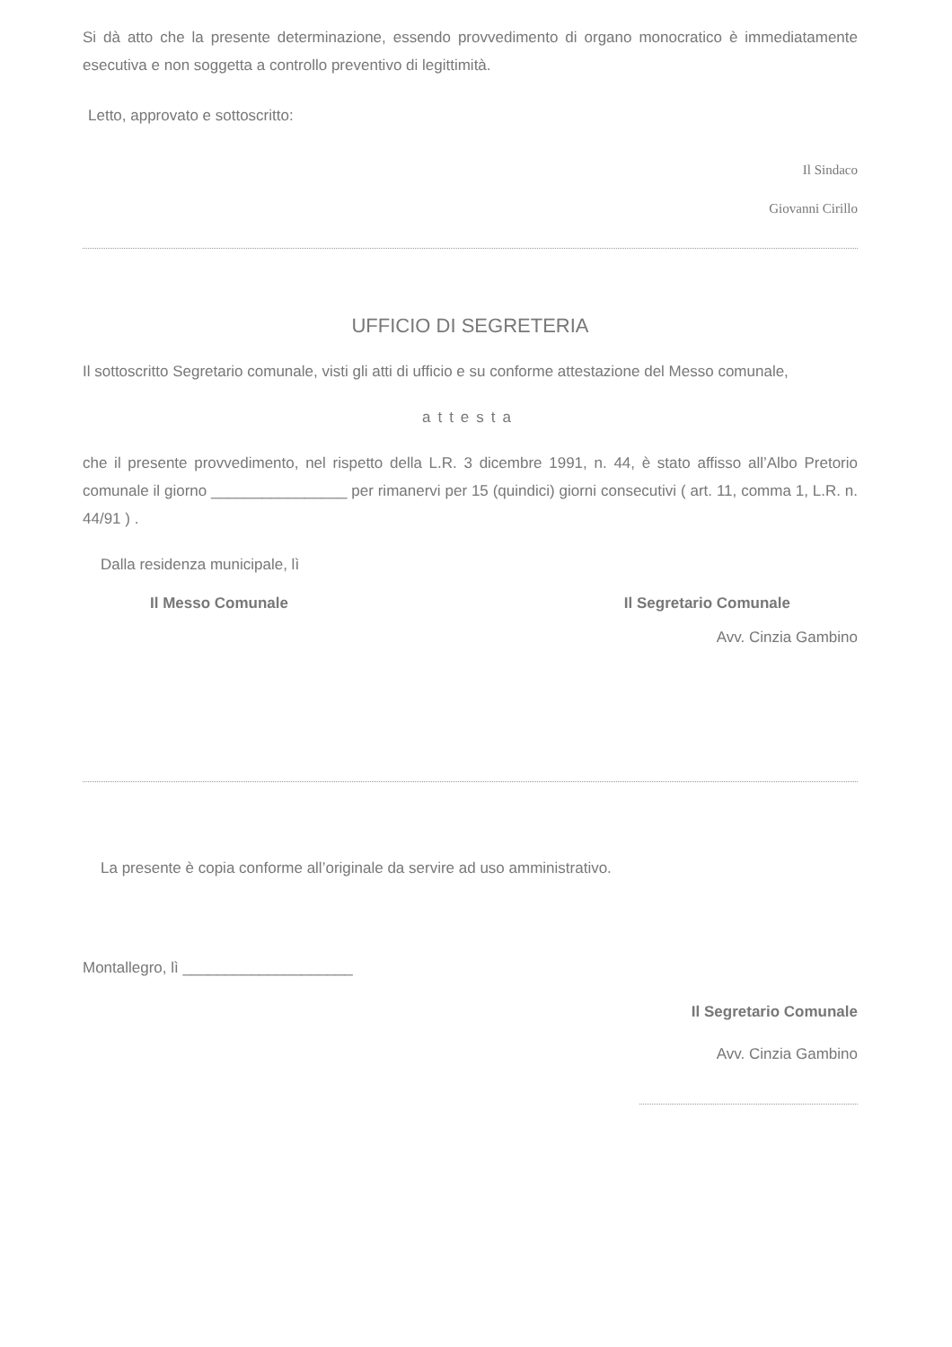Si dà atto che la presente determinazione, essendo provvedimento di organo monocratico è immediatamente esecutiva e non soggetta a controllo preventivo di legittimità.
Letto, approvato e sottoscritto:
Il Sindaco
Giovanni Cirillo
UFFICIO DI SEGRETERIA
Il sottoscritto Segretario comunale, visti gli atti di ufficio e su conforme attestazione del Messo comunale,
attesta
che il presente provvedimento, nel rispetto della L.R. 3 dicembre 1991, n. 44, è stato affisso all’Albo Pretorio comunale il giorno ________________ per rimanervi per 15 (quindici) giorni consecutivi ( art. 11, comma 1, L.R. n. 44/91 ) .
Dalla residenza municipale, lì
Il Messo Comunale Il Segretario Comunale
Avv. Cinzia Gambino
La presente è copia conforme all’originale da servire ad uso amministrativo.
Montallegro, lì ____________________
Il Segretario Comunale
Avv. Cinzia Gambino